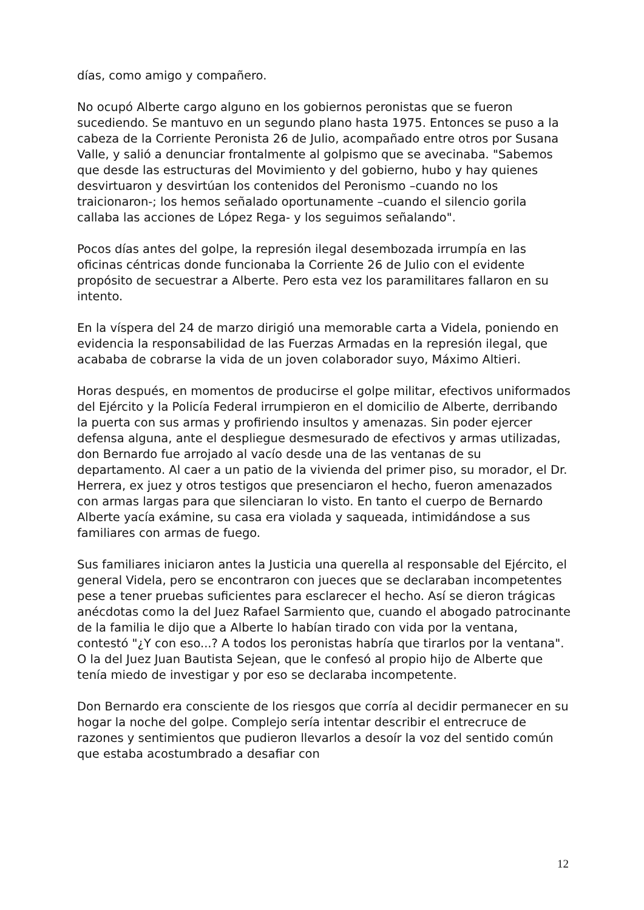días, como amigo y compañero.
No ocupó Alberte cargo alguno en los gobiernos peronistas que se fueron sucediendo. Se mantuvo en un segundo plano hasta 1975. Entonces se puso a la cabeza de la Corriente Peronista 26 de Julio, acompañado entre otros por Susana Valle, y salió a denunciar frontalmente al golpismo que se avecinaba. "Sabemos que desde las estructuras del Movimiento y del gobierno, hubo y hay quienes desvirtuaron y desvirtúan los contenidos del Peronismo –cuando no los traicionaron-; los hemos señalado oportunamente –cuando el silencio gorila callaba las acciones de López Rega- y los seguimos señalando".
Pocos días antes del golpe, la represión ilegal desembozada irrumpía en las oficinas céntricas donde funcionaba la Corriente 26 de Julio con el evidente propósito de secuestrar a Alberte. Pero esta vez los paramilitares fallaron en su intento.
En la víspera del 24 de marzo dirigió una memorable carta a Videla, poniendo en evidencia la responsabilidad de las Fuerzas Armadas en la represión ilegal, que acababa de cobrarse la vida de un joven colaborador suyo, Máximo Altieri.
Horas después, en momentos de producirse el golpe militar, efectivos uniformados del Ejército y la Policía Federal irrumpieron en el domicilio de Alberte, derribando la puerta con sus armas y profiriendo insultos y amenazas. Sin poder ejercer defensa alguna, ante el despliegue desmesurado de efectivos y armas utilizadas, don Bernardo fue arrojado al vacío desde una de las ventanas de su departamento. Al caer a un patio de la vivienda del primer piso, su morador, el Dr. Herrera, ex juez y otros testigos que presenciaron el hecho, fueron amenazados con armas largas para que silenciaran lo visto. En tanto el cuerpo de Bernardo Alberte yacía exámine, su casa era violada y saqueada, intimidándose a sus familiares con armas de fuego.
Sus familiares iniciaron antes la Justicia una querella al responsable del Ejército, el general Videla, pero se encontraron con jueces que se declaraban incompetentes pese a tener pruebas suficientes para esclarecer el hecho. Así se dieron trágicas anécdotas como la del Juez Rafael Sarmiento que, cuando el abogado patrocinante de la familia le dijo que a Alberte lo habían tirado con vida por la ventana, contestó "¿Y con eso...? A todos los peronistas habría que tirarlos por la ventana". O la del Juez Juan Bautista Sejean, que le confesó al propio hijo de Alberte que tenía miedo de investigar y por eso se declaraba incompetente.
Don Bernardo era consciente de los riesgos que corría al decidir permanecer en su hogar la noche del golpe. Complejo sería intentar describir el entrecruce de razones y sentimientos que pudieron llevarlos a desoír la voz del sentido común que estaba acostumbrado a desafiar con
12